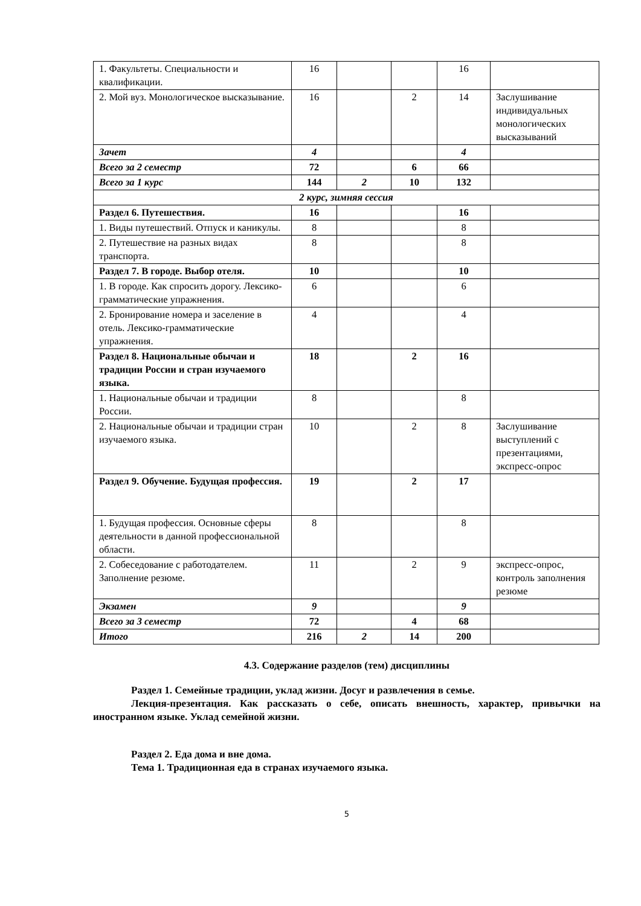| 1. Факультеты. Специальности и квалификации. | 16 | | | 16 | |
| 2. Мой вуз. Монологическое высказывание. | 16 | | 2 | 14 | Заслушивание индивидуальных монологических высказываний |
| Зачет | 4 | | | 4 | |
| Всего за 2 семестр | 72 | | 6 | 66 | |
| Всего за 1 курс | 144 | 2 | 10 | 132 | |
| 2 курс, зимняя сессия | | | | | |
| Раздел 6. Путешествия. | 16 | | | 16 | |
| 1. Виды путешествий. Отпуск и каникулы. | 8 | | | 8 | |
| 2. Путешествие на разных видах транспорта. | 8 | | | 8 | |
| Раздел 7. В городе. Выбор отеля. | 10 | | | 10 | |
| 1. В городе. Как спросить дорогу. Лексико-грамматические упражнения. | 6 | | | 6 | |
| 2. Бронирование номера и заселение в отель. Лексико-грамматические упражнения. | 4 | | | 4 | |
| Раздел 8. Национальные обычаи и традиции России и стран изучаемого языка. | 18 | | 2 | 16 | |
| 1. Национальные обычаи и традиции России. | 8 | | | 8 | |
| 2. Национальные обычаи и традиции стран изучаемого языка. | 10 | | 2 | 8 | Заслушивание выступлений с презентациями, экспресс-опрос |
| Раздел 9. Обучение. Будущая профессия. | 19 | | 2 | 17 | |
| 1. Будущая профессия. Основные сферы деятельности в данной профессиональной области. | 8 | | | 8 | |
| 2. Собеседование с работодателем. Заполнение резюме. | 11 | | 2 | 9 | экспресс-опрос, контроль заполнения резюме |
| Экзамен | 9 | | | 9 | |
| Всего за 3 семестр | 72 | | 4 | 68 | |
| Итого | 216 | 2 | 14 | 200 | |
4.3. Содержание разделов (тем) дисциплины
Раздел 1. Семейные традиции, уклад жизни. Досуг и развлечения в семье.
Лекция-презентация. Как рассказать о себе, описать внешность, характер, привычки на иностранном языке. Уклад семейной жизни.
Раздел 2. Еда дома и вне дома.
Тема 1. Традиционная еда в странах изучаемого языка.
5